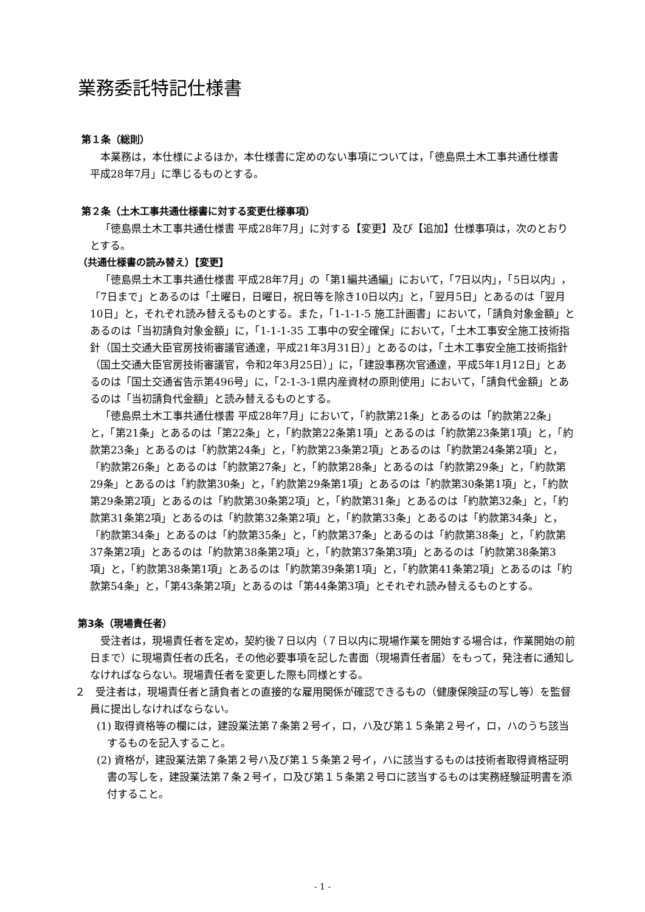業務委託特記仕様書
第１条（総則）
本業務は，本仕様によるほか，本仕様書に定めのない事項については，「徳島県土木工事共通仕様書　平成28年7月」に準じるものとする。
第２条（土木工事共通仕様書に対する変更仕様事項）
「徳島県土木工事共通仕様書 平成28年7月」に対する【変更】及び【追加】仕様事項は，次のとおりとする。
（共通仕様書の読み替え）【変更】
「徳島県土木工事共通仕様書 平成28年7月」の「第1編共通編」において，「7日以内」，「5日以内」，「7日まで」とあるのは「土曜日，日曜日，祝日等を除き10日以内」と，「翌月5日」とあるのは「翌月10日」と，それぞれ読み替えるものとする。また，「1-1-1-5 施工計画書」において，「請負対象金額」とあるのは「当初請負対象金額」に，「1-1-1-35 工事中の安全確保」において，「土木工事安全施工技術指針（国土交通大臣官房技術審議官通達，平成21年3月31日）」とあるのは，「土木工事安全施工技術指針（国土交通大臣官房技術審議官，令和2年3月25日）」に，「建設事務次官通達，平成5年1月12日」とあるのは「国土交通省告示第496号」に，「2-1-3-1県内産資材の原則使用」において，「請負代金額」とあるのは「当初請負代金額」と読み替えるものとする。
「徳島県土木工事共通仕様書 平成28年7月」において，「約款第21条」とあるのは「約款第22条」と，「第21条」とあるのは「第22条」と，「約款第22条第1項」とあるのは「約款第23条第1項」と，「約款第23条」とあるのは「約款第24条」と，「約款第23条第2項」とあるのは「約款第24条第2項」と，「約款第26条」とあるのは「約款第27条」と，「約款第28条」とあるのは「約款第29条」と，「約款第29条」とあるのは「約款第30条」と，「約款第29条第1項」とあるのは「約款第30条第1項」と，「約款第29条第2項」とあるのは「約款第30条第2項」と，「約款第31条」とあるのは「約款第32条」と，「約款第31条第2項」とあるのは「約款第32条第2項」と，「約款第33条」とあるのは「約款第34条」と，「約款第34条」とあるのは「約款第35条」と，「約款第37条」とあるのは「約款第38条」と，「約款第37条第2項」とあるのは「約款第38条第2項」と，「約款第37条第3項」とあるのは「約款第38条第3項」と，「約款第38条第1項」とあるのは「約款第39条第1項」と，「約款第41条第2項」とあるのは「約款第54条」と，「第43条第2項」とあるのは「第44条第3項」とそれぞれ読み替えるものとする。
第3条（現場責任者）
受注者は，現場責任者を定め，契約後７日以内（７日以内に現場作業を開始する場合は，作業開始の前日まで）に現場責任者の氏名，その他必要事項を記した書面（現場責任者届）をもって，発注者に通知しなければならない。現場責任者を変更した際も同様とする。
２　受注者は，現場責任者と請負者との直接的な雇用関係が確認できるもの（健康保険証の写し等）を監督員に提出しなければならない。
(1) 取得資格等の欄には，建設業法第７条第２号イ，ロ，ハ及び第１５条第２号イ，ロ，ハのうち該当するものを記入すること。
(2) 資格が，建設業法第７条第２号ハ及び第１５条第２号イ，ハに該当するものは技術者取得資格証明書の写しを，建設業法第７条２号イ，ロ及び第１５条第２号ロに該当するものは実務経験証明書を添付すること。
- 1 -